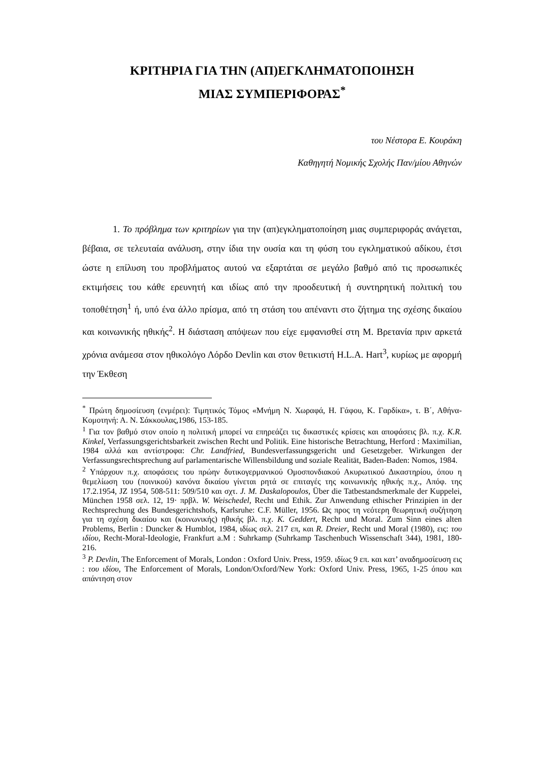ΚΡΙΤΗΡΙΑ ΓΙΑ ΤΗΝ (ΑΠ)ΕΓΚΛΗΜΑΤΟΠΟΙΗΣΗ
ΜΙΑΣ ΣΥΜΠΕΡΙΦΟΡΑΣ<sup>*</sup>
του Νέστορα Ε. Κουράκη
Καθηγητή Νομικής Σχολής Παν/μίου Αθηνών
1. Το πρόβλημα των κριτηρίων για την (απ)εγκληματοποίηση μιας συμπεριφοράς ανάγεται, βέβαια, σε τελευταία ανάλυση, στην ίδια την ουσία και τη φύση του εγκληματικού αδίκου, έτσι ώστε η επίλυση του προβλήματος αυτού να εξαρτάται σε μεγάλο βαθμό από τις προσωπικές εκτιμήσεις του κάθε ερευνητή και ιδίως από την προοδευτική ή συντηρητική πολιτική του τοποθέτηση<sup>1</sup> ή, υπό ένα άλλο πρίσμα, από τη στάση του απέναντι στο ζήτημα της σχέσης δικαίου και κοινωνικής ηθικής<sup>2</sup>. Η διάσταση απόψεων που είχε εμφανισθεί στη Μ. Βρετανία πριν αρκετά χρόνια ανάμεσα στον ηθικολόγο Λόρδο Devlin και στον θετικιστή H.L.A. Hart<sup>3</sup>, κυρίως με αφορμή την Έκθεση
<sup>*</sup> Πρώτη δημοσίευση (ενμέρει): Τιμητικός Τόμος «Μνήμη Ν. Χωραφά, Η. Γάφου, Κ. Γαρδίκα», τ. Β΄, Αθήνα-Κομοτηνή: Α. Ν. Σάκκουλας,1986, 153-185.
<sup>1</sup> Για τον βαθμό στον οποίο η πολιτική μπορεί να επηρεάζει τις δικαστικές κρίσεις και αποφάσεις βλ. π.χ. K.R. Kinkel, Verfassungsgerichtsbarkeit zwischen Recht und Politik. Eine historische Betrachtung, Herford : Maximilian, 1984 αλλά και αντίστροφα: Chr. Landfried, Bundesverfassungsgericht und Gesetzgeber. Wirkungen der Verfassungsrechtsprechung auf parlamentarische Willensbildung und soziale Realität, Baden-Baden: Nomos, 1984.
<sup>2</sup> Υπάρχουν π.χ. αποφάσεις του πρώην δυτικογερμανικού Ομοσπονδιακού Ακυρωτικού Δικαστηρίου, όπου η θεμελίωση του (ποινικού) κανόνα δικαίου γίνεται ρητά σε επιταγές της κοινωνικής ηθικής π.χ., Απόφ. της 17.2.1954, JZ 1954, 508-511: 509/510 και σχτ. J. M. Daskalopoulos, Über die Tatbestandsmerkmale der Kuppelei, München 1958 σελ. 12, 19· πρβλ. W. Weischedel, Recht und Ethik. Zur Anwendung ethischer Prinzipien in der Rechtsprechung des Bundesgerichtshofs, Karlsruhe: C.F. Müller, 1956. Ως προς τη νεότερη θεωρητική συζήτηση για τη σχέση δικαίου και (κοινωνικής) ηθικής βλ. π.χ. K. Geddert, Recht und Moral. Zum Sinn eines alten Problems, Berlin : Duncker & Humblot, 1984, ιδίως σελ. 217 επ, και R. Dreier, Recht und Moral (1980), εις: του ιδίου, Recht-Moral-Ideologie, Frankfurt a.M : Suhrkamp (Suhrkamp Taschenbuch Wissenschaft 344), 1981, 180-216.
<sup>3</sup> P. Devlin, The Enforcement of Morals, London : Oxford Univ. Press, 1959. ιδίως 9 επ. και κατ’ αναδημοσίευση εις : του ιδίου, The Enforcement of Morals, London/Oxford/New York: Oxford Univ. Press, 1965, 1-25 όπου και απάντηση στον